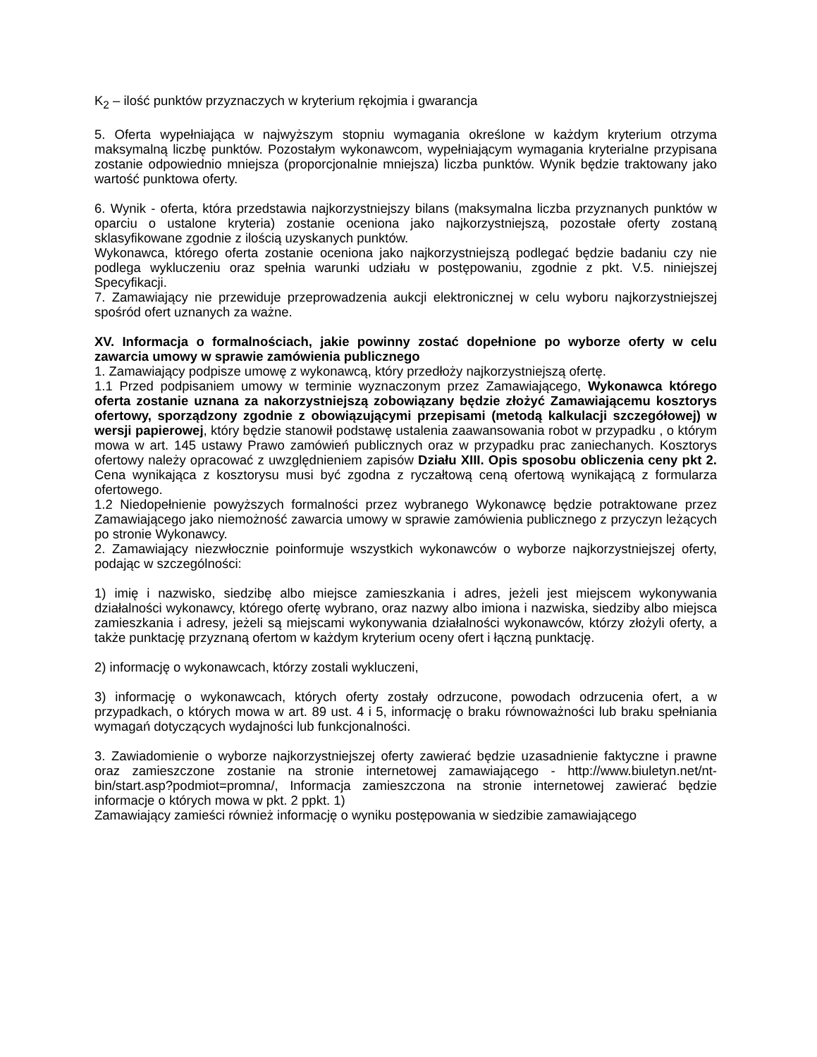K<sub>2</sub> – ilość punktów przyznaczych w kryterium rękojmia i gwarancja
5. Oferta wypełniająca w najwyższym stopniu wymagania określone w każdym kryterium otrzyma maksymalną liczbę punktów. Pozostałym wykonawcom, wypełniającym wymagania kryterialne przypisana zostanie odpowiednio mniejsza (proporcjonalnie mniejsza) liczba punktów. Wynik będzie traktowany jako wartość punktowa oferty.
6. Wynik - oferta, która przedstawia najkorzystniejszy bilans (maksymalna liczba przyznanych punktów w oparciu o ustalone kryteria) zostanie oceniona jako najkorzystniejszą, pozostałe oferty zostaną sklasyfikowane zgodnie z ilością uzyskanych punktów.
Wykonawca, którego oferta zostanie oceniona jako najkorzystniejszą podlegać będzie badaniu czy nie podlega wykluczeniu oraz spełnia warunki udziału w postępowaniu, zgodnie z pkt. V.5. niniejszej Specyfikacji.
7. Zamawiający nie przewiduje przeprowadzenia aukcji elektronicznej w celu wyboru najkorzystniejszej spośród ofert uznanych za ważne.
XV. Informacja o formalnościach, jakie powinny zostać dopełnione po wyborze oferty w celu zawarcia umowy w sprawie zamówienia publicznego
1. Zamawiający podpisze umowę z wykonawcą, który przedłoży najkorzystniejszą ofertę.
1.1 Przed podpisaniem umowy w terminie wyznaczonym przez Zamawiającego, Wykonawca którego oferta zostanie uznana za nakorzystniejszą zobowiązany będzie złożyć Zamawiającemu kosztorys ofertowy, sporządzony zgodnie z obowiązującymi przepisami (metodą kalkulacji szczegółowej) w wersji papierowej, który będzie stanowił podstawę ustalenia zaawansowania robot w przypadku , o którym mowa w art. 145 ustawy Prawo zamówień publicznych oraz w przypadku prac zaniechanych. Kosztorys ofertowy należy opracować z uwzględnieniem zapisów Działu XIII. Opis sposobu obliczenia ceny pkt 2. Cena wynikająca z kosztorysu musi być zgodna z ryczałtową ceną ofertową wynikającą z formularza ofertowego.
1.2 Niedopełnienie powyższych formalności przez wybranego Wykonawcę będzie potraktowane przez Zamawiającego jako niemożność zawarcia umowy w sprawie zamówienia publicznego z przyczyn leżących po stronie Wykonawcy.
2. Zamawiający niezwłocznie poinformuje wszystkich wykonawców o wyborze najkorzystniejszej oferty, podając w szczególności:
1) imię i nazwisko, siedzibę albo miejsce zamieszkania i adres, jeżeli jest miejscem wykonywania działalności wykonawcy, którego ofertę wybrano, oraz nazwy albo imiona i nazwiska, siedziby albo miejsca zamieszkania i adresy, jeżeli są miejscami wykonywania działalności wykonawców, którzy złożyli oferty, a także punktację przyznaną ofertom w każdym kryterium oceny ofert i łączną punktację.
2) informację o wykonawcach, którzy zostali wykluczeni,
3) informację o wykonawcach, których oferty zostały odrzucone, powodach odrzucenia ofert, a w przypadkach, o których mowa w art. 89 ust. 4 i 5, informację o braku równoważności lub braku spełniania wymagań dotyczących wydajności lub funkcjonalności.
3. Zawiadomienie o wyborze najkorzystniejszej oferty zawierać będzie uzasadnienie faktyczne i prawne oraz zamieszczone zostanie na stronie internetowej zamawiającego - http://www.biuletyn.net/nt-bin/start.asp?podmiot=promna/, Informacja zamieszczona na stronie internetowej zawierać będzie informacje o których mowa w pkt. 2 ppkt. 1)
Zamawiający zamieści również informację o wyniku postępowania w siedzibie zamawiającego